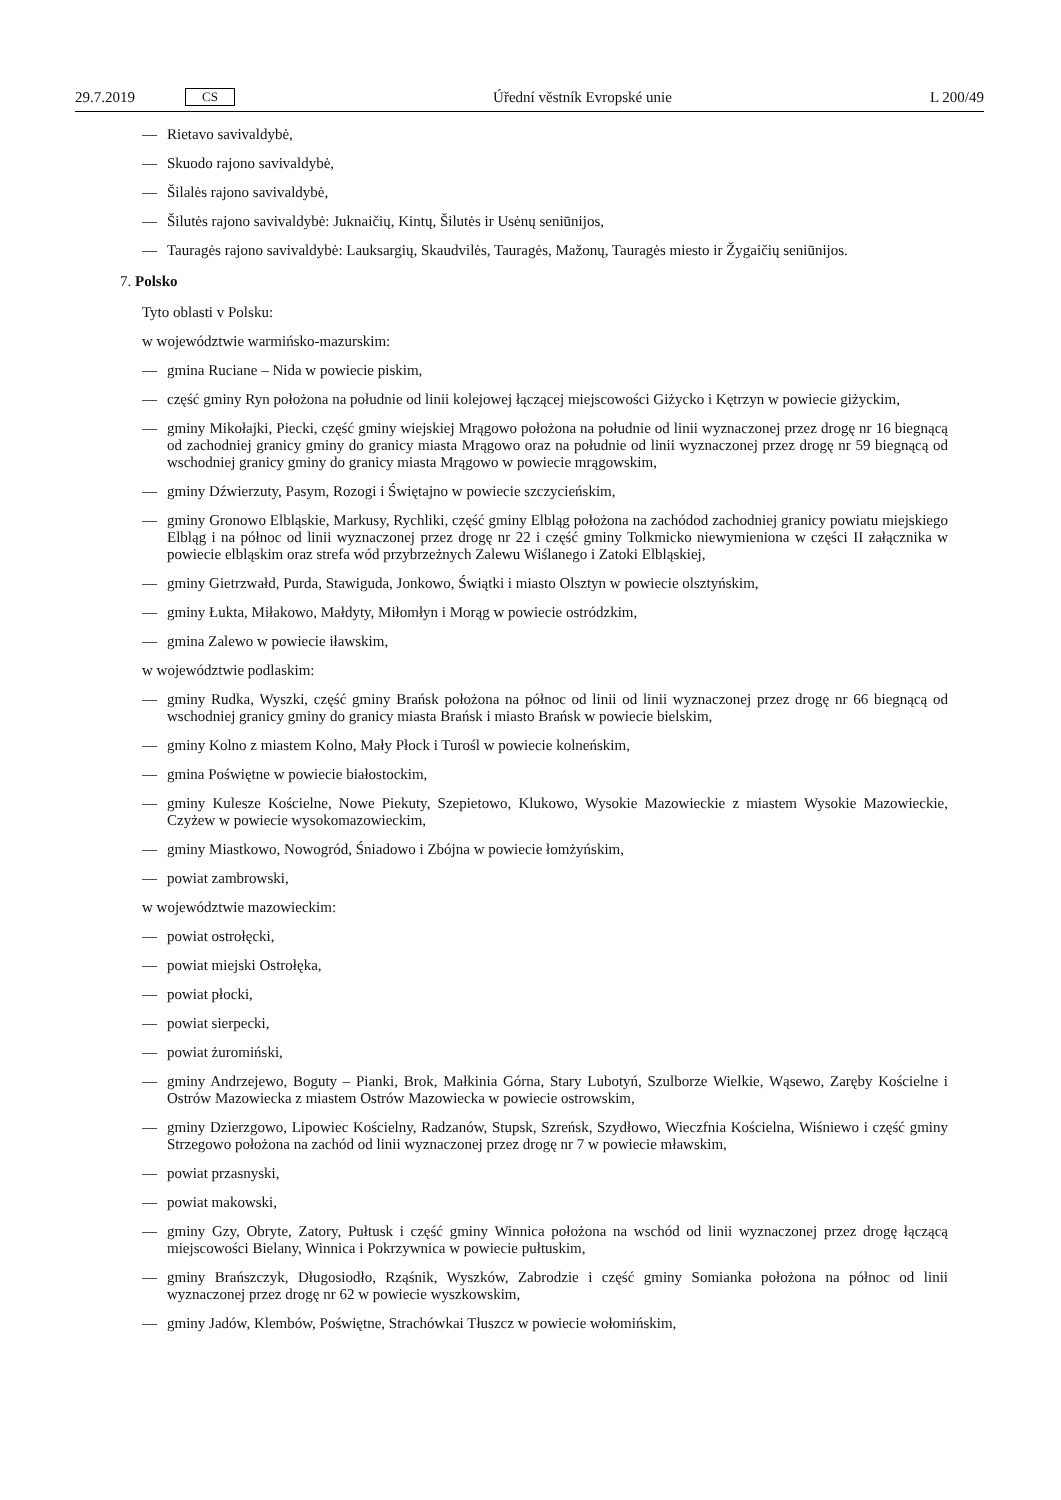29.7.2019 CS
Úřední věstník Evropské unie L 200/49
— Rietavo savivaldybė,
— Skuodo rajono savivaldybė,
— Šilalės rajono savivaldybė,
— Šilutės rajono savivaldybė: Juknaičių, Kintų, Šilutės ir Usėnų seniūnijos,
— Tauragės rajono savivaldybė: Lauksargių, Skaudvilės, Tauragės, Mažonų, Tauragės miesto ir Žygaičių seniūnijos.
7. Polsko
Tyto oblasti v Polsku:
w województwie warmińsko-mazurskim:
— gmina Ruciane – Nida w powiecie piskim,
— część gminy Ryn położona na południe od linii kolejowej łączącej miejscowości Giżycko i Kętrzyn w powiecie giżyckim,
— gminy Mikołajki, Piecki, część gminy wiejskiej Mrągowo położona na południe od linii wyznaczonej przez drogę nr 16 biegnącą od zachodniej granicy gminy do granicy miasta Mrągowo oraz na południe od linii wyznaczonej przez drogę nr 59 biegnącą od wschodniej granicy gminy do granicy miasta Mrągowo w powiecie mrągowskim,
— gminy Dźwierzuty, Pasym, Rozogi i Świętajno w powiecie szczycieńskim,
— gminy Gronowo Elbląskie, Markusy, Rychliki, część gminy Elbląg położona na zachódod zachodniej granicy powiatu miejskiego Elbląg i na północ od linii wyznaczonej przez drogę nr 22 i część gminy Tolkmicko niewymieniona w części II załącznika w powiecie elbląskim oraz strefa wód przybrzeżnych Zalewu Wiślanego i Zatoki Elbląskiej,
— gminy Gietrzwałd, Purda, Stawiguda, Jonkowo, Świątki i miasto Olsztyn w powiecie olsztyńskim,
— gminy Łukta, Miłakowo, Małdyty, Miłomłyn i Morąg w powiecie ostródzkim,
— gmina Zalewo w powiecie iławskim,
w województwie podlaskim:
— gminy Rudka, Wyszki, część gminy Brańsk położona na północ od linii od linii wyznaczonej przez drogę nr 66 biegnącą od wschodniej granicy gminy do granicy miasta Brańsk i miasto Brańsk w powiecie bielskim,
— gminy Kolno z miastem Kolno, Mały Płock i Turośl w powiecie kolneńskim,
— gmina Poświętne w powiecie białostockim,
— gminy Kulesze Kościelne, Nowe Piekuty, Szepietowo, Klukowo, Wysokie Mazowieckie z miastem Wysokie Mazowieckie, Czyżew w powiecie wysokomazowieckim,
— gminy Miastkowo, Nowogród, Śniadowo i Zbójna w powiecie łomżyńskim,
— powiat zambrowski,
w województwie mazowieckim:
— powiat ostrołęcki,
— powiat miejski Ostrołęka,
— powiat płocki,
— powiat sierpecki,
— powiat żuromiński,
— gminy Andrzejewo, Boguty – Pianki, Brok, Małkinia Górna, Stary Lubotyń, Szulborze Wielkie, Wąsewo, Zaręby Kościelne i Ostrów Mazowiecka z miastem Ostrów Mazowiecka w powiecie ostrowskim,
— gminy Dzierzgowo, Lipowiec Kościelny, Radzanów, Stupsk, Szreńsk, Szydłowo, Wieczfnia Kościelna, Wiśniewo i część gminy Strzegowo położona na zachód od linii wyznaczonej przez drogę nr 7 w powiecie mławskim,
— powiat przasnyski,
— powiat makowski,
— gminy Gzy, Obryte, Zatory, Pułtusk i część gminy Winnica położona na wschód od linii wyznaczonej przez drogę łączącą miejscowości Bielany, Winnica i Pokrzywnica w powiecie pułtuskim,
— gminy Brańszczyk, Długosiodło, Rząśnik, Wyszków, Zabrodzie i część gminy Somianka położona na północ od linii wyznaczonej przez drogę nr 62 w powiecie wyszkowskim,
— gminy Jadów, Klembów, Poświętne, Strachówkai Tłuszcz w powiecie wołomińskim,